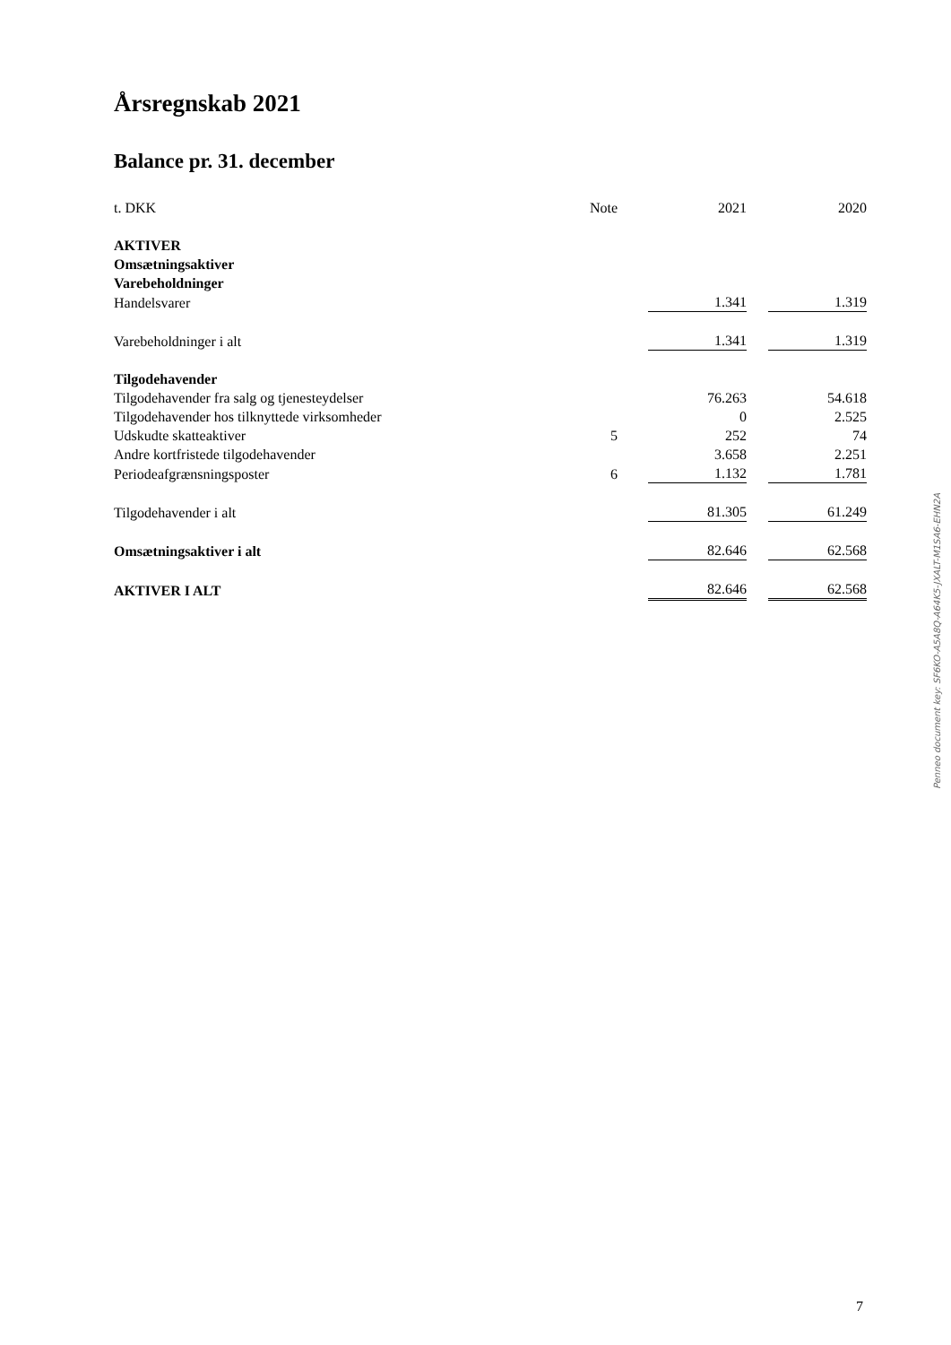Årsregnskab 2021
Balance pr. 31. december
| t. DKK | Note | 2021 | 2020 |
| --- | --- | --- | --- |
| AKTIVER | | | |
| Omsætningsaktiver | | | |
| Varebeholdninger | | | |
| Handelsvarer | | 1.341 | 1.319 |
| Varebeholdninger i alt | | 1.341 | 1.319 |
| Tilgodehavender | | | |
| Tilgodehavender fra salg og tjenesteydelser | | 76.263 | 54.618 |
| Tilgodehavender hos tilknyttede virksomheder | | 0 | 2.525 |
| Udskudte skatteaktiver | 5 | 252 | 74 |
| Andre kortfristede tilgodehavender | | 3.658 | 2.251 |
| Periodeafgrænsningsposter | 6 | 1.132 | 1.781 |
| Tilgodehavender i alt | | 81.305 | 61.249 |
| Omsætningsaktiver i alt | | 82.646 | 62.568 |
| AKTIVER I ALT | | 82.646 | 62.568 |
Penneo document key: SF6KO-A5A8Q-A64K5-JXALT-M1SA6-EHN2A
7